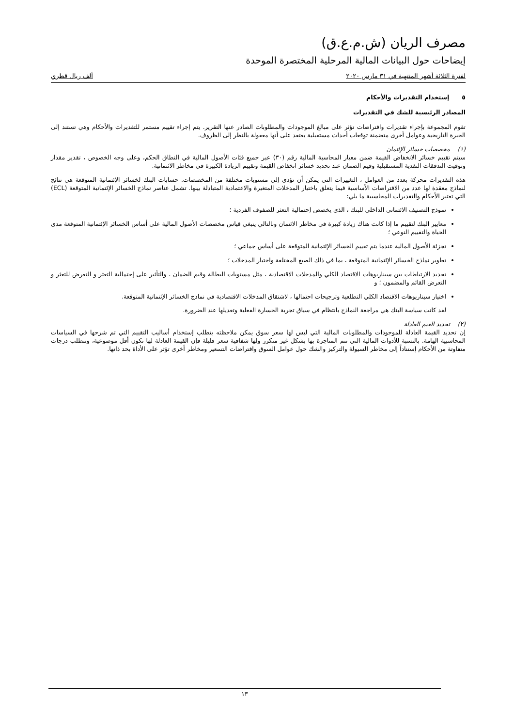مصرف الريان (ش.م.ع.ق)
إيضاحات حول البيانات المالية المرحلية المختصرة الموحدة
لفترة الثلاثة أشهر المنتهية في ٣١ مارس ٢٠٢٠ ألف ريال قطري
٥ إستخدام التقديرات والأحكام
المصادر الرئيسية للشك في التقديرات
تقوم المجموعة بإجراء تقديرات وافتراضات تؤثر على مبالغ الموجودات والمطلوبات الصادر عنها التقرير. يتم إجراء تقييم مستمر للتقديرات والأحكام وهي تستند إلى الخبرة التاريخية وعوامل أخرى متضمنة توقعات أحداث مستقبلية يعتقد على أنها معقولة بالنظر إلى الظروف.
(١) مخصصات خسائر الإئتمان
سيتم تقييم خسائر الانخفاض القيمة ضمن معيار المحاسبة المالية رقم (٣٠) عبر جميع فئات الأصول المالية في النطاق الحكم، وعلى وجه الخصوص ، تقدير مقدار وتوقيت التدفقات النقدية المستقبلية وقيم الضمان عند تحديد خسائر انخفاض القيمة وتقييم الزيادة الكبيرة في مخاطر الائتمانية.
هذه التقديرات محركة بعدد من العوامل ، التغييرات التي يمكن أن تؤدي إلى مستويات مختلفة من المخصصات. حسابات البنك لخسائر الإئتمانية المتوقعة هي نتائج لنماذج معقدة لها عدد من الافتراضات الأساسية فيما يتعلق باختيار المدخلات المتغيرة والاعتمادية المتبادلة بينها. تشمل عناصر نماذج الخسائر الإئتمانية المتوقعة (ECL) التي تعتبر الأحكام والتقديرات المحاسبية ما يلي:
نموذج التصنيف الائتماني الداخلي للبنك ، الذي يخصص إحتمالية التعثر للصفوف الفردية ؛
معايير البنك لتقييم ما إذا كانت هناك زيادة كبيرة في مخاطر الائتمان وبالتالي ينبغي قياس مخصصات الأصول المالية على أساس الخسائر الإئتمانية المتوقعة مدى الحياة والتقييم النوعي ؛
تجزئة الأصول المالية عندما يتم تقييم الخسائر الإئتمانية المتوقعة على أساس جماعي ؛
تطوير نماذج الخسائر الإئتمانية المتوقعة ، بما في ذلك الصيغ المختلفة واختيار المدخلات ؛
تحديد الارتباطات بين سيناريوهات الاقتصاد الكلي والمدخلات الاقتصادية ، مثل مستويات البطالة وقيم الضمان ، والتأثير على إحتمالية التعثر و التعرض للتعثر و التعرض القائم والمضمون ؛ و
اختيار سيناريوهات الاقتصاد الكلي التطلعية وترجيحات احتمالها ، لاشتقاق المدخلات الاقتصادية في نماذج الخسائر الإئتمانية المتوقعة.
لقد كانت سياسة البنك هي مراجعة النماذج بانتظام في سياق تجربة الخسارة الفعلية وتعديلها عند الضرورة.
(٢) تحديد القيم العادلة
إن تحديد القيمة العادلة للموجودات والمطلوبات المالية التي ليس لها سعر سوق يمكن ملاحظته يتطلب إستخدام أساليب التقييم التي تم شرحها في السياسات المحاسبية الهامة. بالنسبة للأدوات المالية التي تتم المتاجرة بها بشكل غير متكرر ولها شفافية سعر قليلة فإن القيمة العادلة لها تكون أقل موضوعية، وتتطلب درجات متفاوتة من الأحكام إستناداً إلى مخاطر السيولة والتركيز والشك حول عوامل السوق وافتراضات التسعير ومخاطر أخرى تؤثر على الأداة بحد ذاتها.
١٣